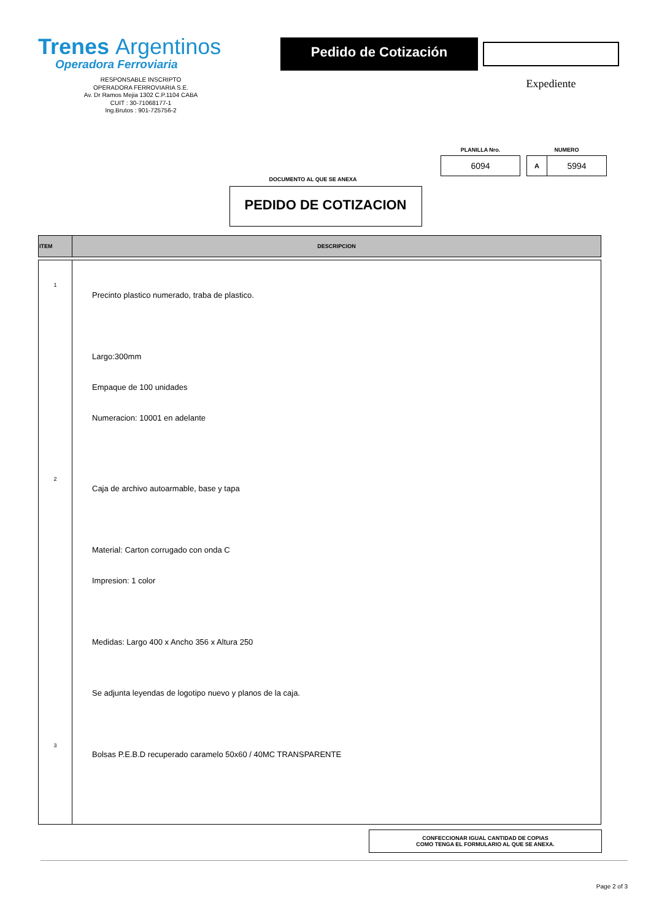Trenes Argentinos
Operadora Ferroviaria
RESPONSABLE INSCRIPTO
OPERADORA FERROVIARIA S.E.
Av. Dr Ramos Mejia 1302 C.P.1104 CABA
CUIT : 30-71068177-1
Ing.Brutos : 901-725756-2
Pedido de Cotización
Expediente
PLANILLA Nro.
6094
NUMERO
A
5994
DOCUMENTO AL QUE SE ANEXA
PEDIDO DE COTIZACION
| ITEM | DESCRIPCION |
| --- | --- |
| 1 2 3 | Precinto plastico numerado, traba de plastico. Largo:300mm Empaque de 100 unidades Numeracion: 10001 en adelante Caja de archivo autoarmable, base y tapa Material: Carton corrugado con onda C Impresion: 1 color Medidas: Largo 400 x Ancho 356 x Altura 250 Se adjunta leyendas de logotipo nuevo y planos de la caja. Bolsas P.E.B.D recuperado caramelo 50x60 / 40MC TRANSPARENTE |
CONFECCIONAR IGUAL CANTIDAD DE COPIAS
COMO TENGA EL FORMULARIO AL QUE SE ANEXA.
Page 2 of 3